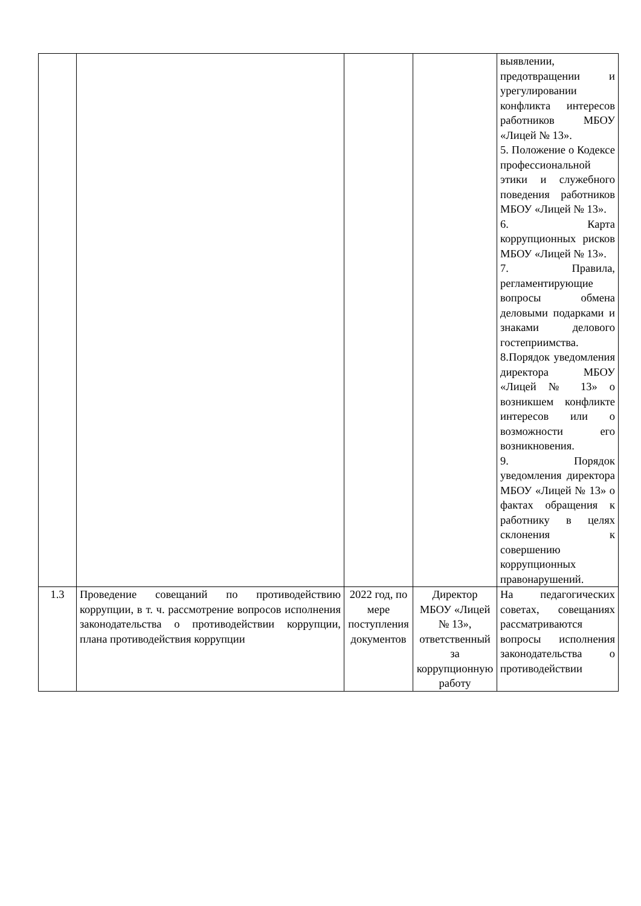| | | | | выявлении, предотвращении и урегулировании конфликта интересов работников МБОУ «Лицей № 13». 5. Положение о Кодексе профессиональной этики и служебного поведения работников МБОУ «Лицей № 13». 6. Карта коррупционных рисков МБОУ «Лицей № 13». 7. Правила, регламентирующие вопросы обмена деловыми подарками и знаками делового гостеприимства. 8.Порядок уведомления директора МБОУ «Лицей № 13» о возникшем конфликте интересов или о возможности его возникновения. 9. Порядок уведомления директора МБОУ «Лицей № 13» о фактах обращения к работнику в целях склонения к совершению коррупционных правонарушений. |
| 1.3 | Проведение совещаний по противодействию коррупции, в т. ч. рассмотрение вопросов исполнения законодательства о противодействии коррупции, плана противодействия коррупции | 2022 год, по мере поступления документов | Директор МБОУ «Лицей № 13», ответственный за коррупционную работу | На педагогических советах, совещаниях рассматриваются вопросы исполнения законодательства о противодействии |